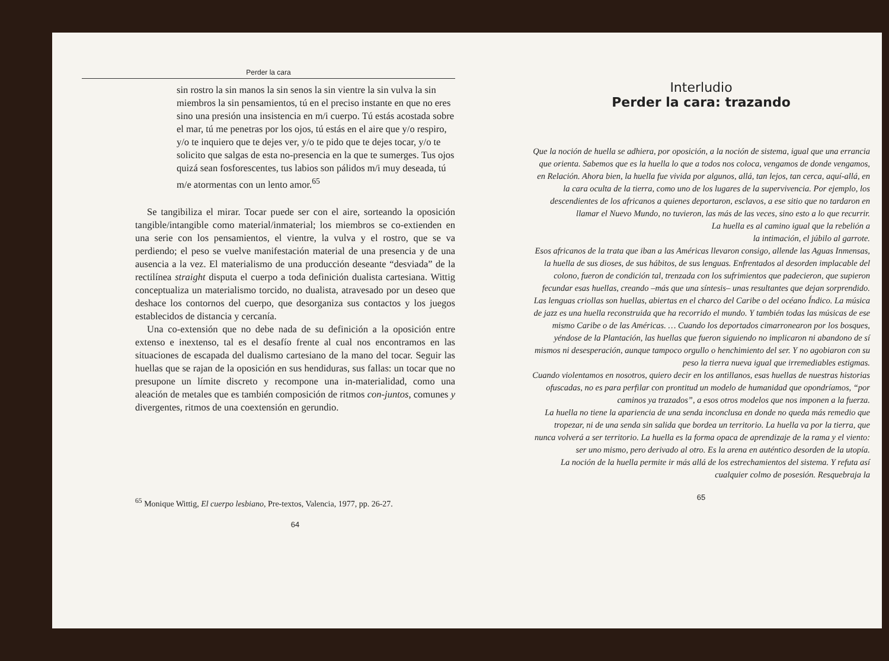Perder la cara
sin rostro la sin manos la sin senos la sin vientre la sin vulva la sin miembros la sin pensamientos, tú en el preciso instante en que no eres sino una presión una insistencia en m/i cuerpo. Tú estás acostada sobre el mar, tú me penetras por los ojos, tú estás en el aire que y/o respiro, y/o te inquiero que te dejes ver, y/o te pido que te dejes tocar, y/o te solicito que salgas de esta no-presencia en la que te sumerges. Tus ojos quizá sean fosforescentes, tus labios son pálidos m/i muy deseada, tú m/e atormentas con un lento amor.<sup>65</sup>
Se tangibiliza el mirar. Tocar puede ser con el aire, sorteando la oposición tangible/intangible como material/inmaterial; los miembros se co-extienden en una serie con los pensamientos, el vientre, la vulva y el rostro, que se va perdiendo; el peso se vuelve manifestación material de una presencia y de una ausencia a la vez. El materialismo de una producción deseante “desviada” de la rectilínea straight disputa el cuerpo a toda definición dualista cartesiana. Wittig conceptualiza un materialismo torcido, no dualista, atravesado por un deseo que deshace los contornos del cuerpo, que desorganiza sus contactos y los juegos establecidos de distancia y cercanía.
Una co-extensión que no debe nada de su definición a la oposición entre extenso e inextenso, tal es el desafío frente al cual nos encontramos en las situaciones de escapada del dualismo cartesiano de la mano del tocar. Seguir las huellas que se rajan de la oposición en sus hendiduras, sus fallas: un tocar que no presupone un límite discreto y recompone una in-materialidad, como una aleación de metales que es también composición de ritmos con-juntos, comunes y divergentes, ritmos de una coextensión en gerundio.
<sup>65</sup> Monique Wittig, El cuerpo lesbiano, Pre-textos, Valencia, 1977, pp. 26-27.
64
Interludio
Perder la cara: trazando
Que la noción de huella se adhiera, por oposición, a la noción de sistema, igual que una errancia que orienta. Sabemos que es la huella lo que a todos nos coloca, vengamos de donde vengamos, en Relación. Ahora bien, la huella fue vivida por algunos, allá, tan lejos, tan cerca, aquí-allá, en la cara oculta de la tierra, como uno de los lugares de la supervivencia. Por ejemplo, los descendientes de los africanos a quienes deportaron, esclavos, a ese sitio que no tardaron en llamar el Nuevo Mundo, no tuvieron, las más de las veces, sino esto a lo que recurrir.
La huella es al camino igual que la rebelión a
la intimación, el júbilo al garrote.
Esos africanos de la trata que iban a las Américas llevaron consigo, allende las Aguas Inmensas, la huella de sus dioses, de sus hábitos, de sus lenguas. Enfrentados al desorden implacable del colono, fueron de condición tal, trenzada con los sufrimientos que padecieron, que supieron fecundar esas huellas, creando –más que una síntesis– unas resultantes que dejan sorprendido. Las lenguas criollas son huellas, abiertas en el charco del Caribe o del océano Índico. La música de jazz es una huella reconstruida que ha recorrido el mundo. Y también todas las músicas de ese mismo Caribe o de las Américas. … Cuando los deportados cimarronearon por los bosques, yéndose de la Plantación, las huellas que fueron siguiendo no implicaron ni abandono de sí mismos ni desesperación, aunque tampoco orgullo o henchimiento del ser. Y no agobiaron con su peso la tierra nueva igual que irremediables estigmas.
Cuando violentamos en nosotros, quiero decir en los antillanos, esas huellas de nuestras historias ofuscadas, no es para perfilar con prontitud un modelo de humanidad que opondríamos, “por caminos ya trazados”, a esos otros modelos que nos imponen a la fuerza.
La huella no tiene la apariencia de una senda inconclusa en donde no queda más remedio que tropezar, ni de una senda sin salida que bordea un territorio. La huella va por la tierra, que nunca volverá a ser territorio. La huella es la forma opaca de aprendizaje de la rama y el viento: ser uno mismo, pero derivado al otro. Es la arena en auténtico desorden de la utopía.
La noción de la huella permite ir más allá de los estrechamientos del sistema. Y refuta así cualquier colmo de posesión. Resquebraja la
65